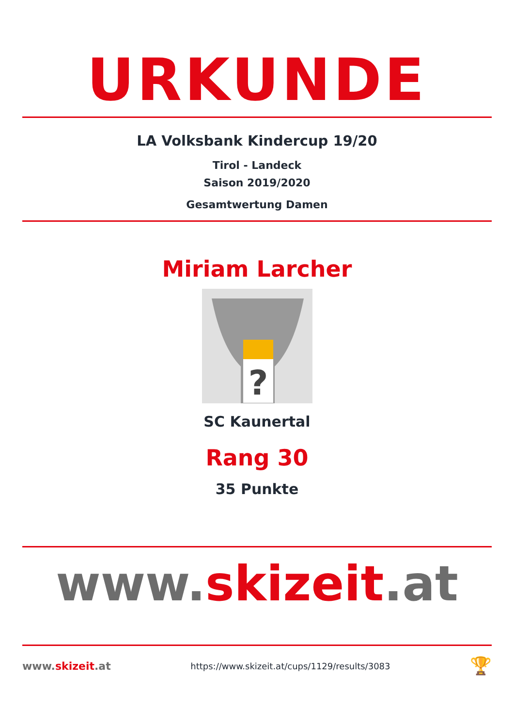URKUNDE
LA Volksbank Kindercup 19/20
Tirol - Landeck
Saison 2019/2020
Gesamtwertung Damen
Miriam Larcher
?
SC Kaunertal
Rang 30
35 Punkte
www.skizeit.at
www.skizeit.at
https://www.skizeit.at/cups/1129/results/3083
🏆